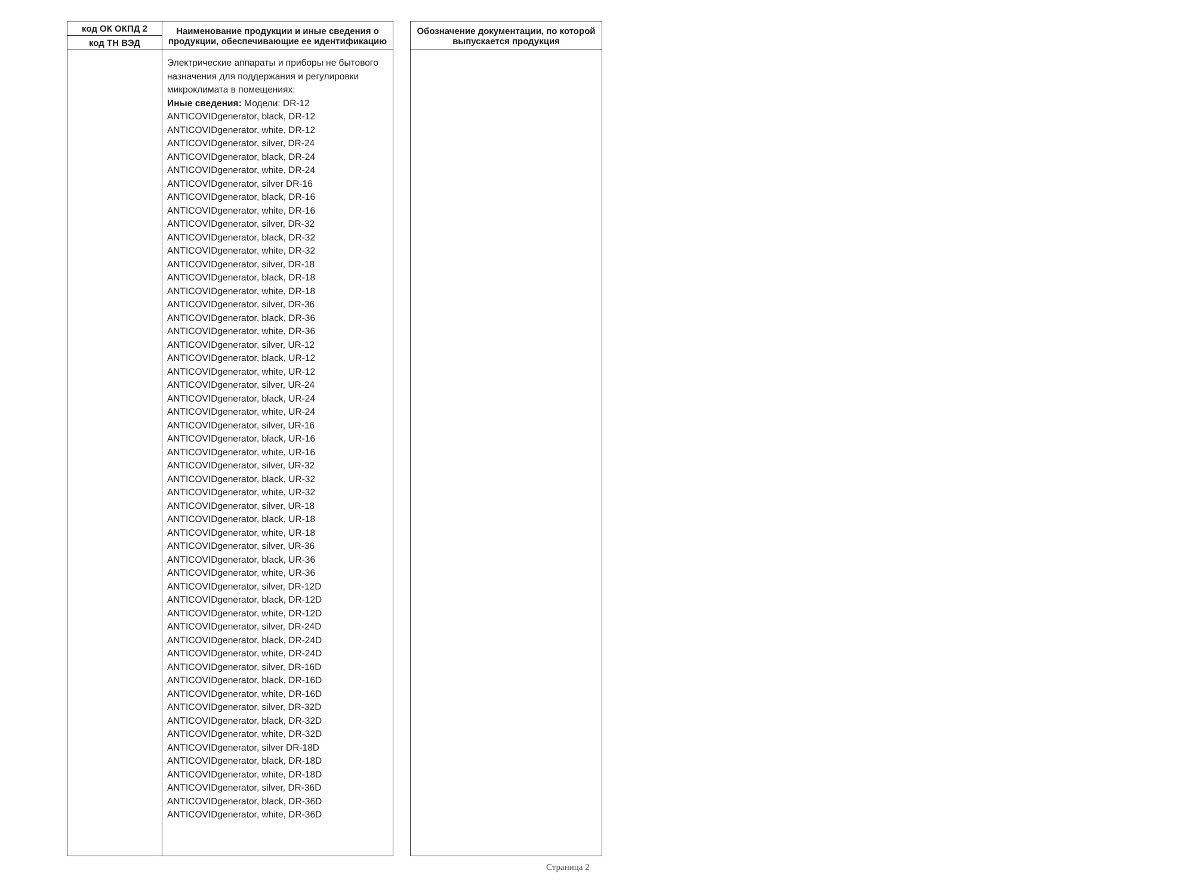| код ОК ОКПД 2 | Наименование продукции и иные сведения о продукции, обеспечивающие ее идентификацию | | Обозначение документации, по которой выпускается продукция |
| --- | --- | --- | --- |
| код ТН ВЭД | | | |
| | Электрические аппараты и приборы не бытового назначения для поддержания и регулировки микроклимата в помещениях: Иные сведения: Модели: DR-12 ANTICOVIDgenerator, black, DR-12 ANTICOVIDgenerator, white, DR-12 ANTICOVIDgenerator, silver, DR-24 ANTICOVIDgenerator, black, DR-24 ANTICOVIDgenerator, white, DR-24 ANTICOVIDgenerator, silver DR-16 ANTICOVIDgenerator, black, DR-16 ANTICOVIDgenerator, white, DR-16 ANTICOVIDgenerator, silver, DR-32 ANTICOVIDgenerator, black, DR-32 ANTICOVIDgenerator, white, DR-32 ANTICOVIDgenerator, silver, DR-18 ANTICOVIDgenerator, black, DR-18 ANTICOVIDgenerator, white, DR-18 ANTICOVIDgenerator, silver, DR-36 ANTICOVIDgenerator, black, DR-36 ANTICOVIDgenerator, white, DR-36 ANTICOVIDgenerator, silver, UR-12 ANTICOVIDgenerator, black, UR-12 ANTICOVIDgenerator, white, UR-12 ANTICOVIDgenerator, silver, UR-24 ANTICOVIDgenerator, black, UR-24 ANTICOVIDgenerator, white, UR-24 ANTICOVIDgenerator, silver, UR-16 ANTICOVIDgenerator, black, UR-16 ANTICOVIDgenerator, white, UR-16 ANTICOVIDgenerator, silver, UR-32 ANTICOVIDgenerator, black, UR-32 ANTICOVIDgenerator, white, UR-32 ANTICOVIDgenerator, silver, UR-18 ANTICOVIDgenerator, black, UR-18 ANTICOVIDgenerator, white, UR-18 ANTICOVIDgenerator, silver, UR-36 ANTICOVIDgenerator, black, UR-36 ANTICOVIDgenerator, white, UR-36 ANTICOVIDgenerator, silver, DR-12D ANTICOVIDgenerator, black, DR-12D ANTICOVIDgenerator, white, DR-12D ANTICOVIDgenerator, silver, DR-24D ANTICOVIDgenerator, black, DR-24D ANTICOVIDgenerator, white, DR-24D ANTICOVIDgenerator, silver, DR-16D ANTICOVIDgenerator, black, DR-16D ANTICOVIDgenerator, white, DR-16D ANTICOVIDgenerator, silver, DR-32D ANTICOVIDgenerator, black, DR-32D ANTICOVIDgenerator, white, DR-32D ANTICOVIDgenerator, silver DR-18D ANTICOVIDgenerator, black, DR-18D ANTICOVIDgenerator, white, DR-18D ANTICOVIDgenerator, silver, DR-36D ANTICOVIDgenerator, black, DR-36D ANTICOVIDgenerator, white, DR-36D | | |
Страница 2